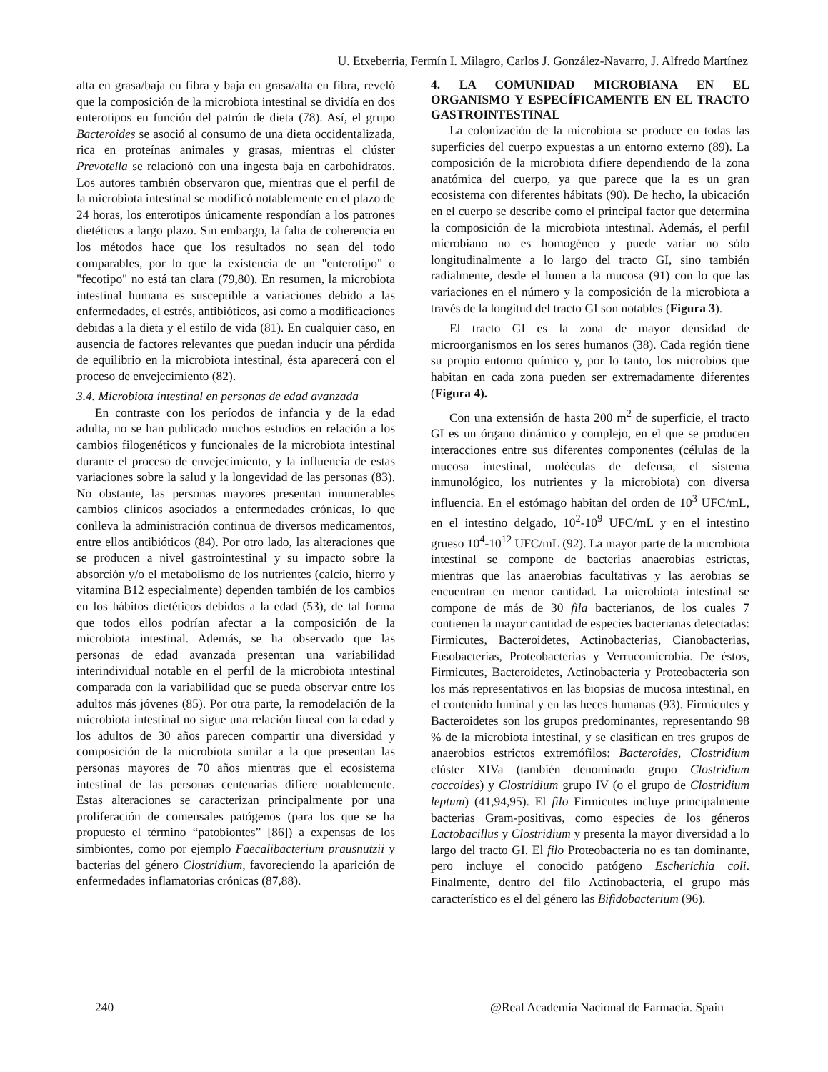U. Etxeberria, Fermín I. Milagro, Carlos J. González-Navarro, J. Alfredo Martínez
alta en grasa/baja en fibra y baja en grasa/alta en fibra, reveló que la composición de la microbiota intestinal se dividía en dos enterotipos en función del patrón de dieta (78). Así, el grupo Bacteroides se asoció al consumo de una dieta occidentalizada, rica en proteínas animales y grasas, mientras el clúster Prevotella se relacionó con una ingesta baja en carbohidratos. Los autores también observaron que, mientras que el perfil de la microbiota intestinal se modificó notablemente en el plazo de 24 horas, los enterotipos únicamente respondían a los patrones dietéticos a largo plazo. Sin embargo, la falta de coherencia en los métodos hace que los resultados no sean del todo comparables, por lo que la existencia de un "enterotipo" o "fecotipo" no está tan clara (79,80). En resumen, la microbiota intestinal humana es susceptible a variaciones debido a las enfermedades, el estrés, antibióticos, así como a modificaciones debidas a la dieta y el estilo de vida (81). En cualquier caso, en ausencia de factores relevantes que puedan inducir una pérdida de equilibrio en la microbiota intestinal, ésta aparecerá con el proceso de envejecimiento (82).
3.4. Microbiota intestinal en personas de edad avanzada
En contraste con los períodos de infancia y de la edad adulta, no se han publicado muchos estudios en relación a los cambios filogenéticos y funcionales de la microbiota intestinal durante el proceso de envejecimiento, y la influencia de estas variaciones sobre la salud y la longevidad de las personas (83). No obstante, las personas mayores presentan innumerables cambios clínicos asociados a enfermedades crónicas, lo que conlleva la administración continua de diversos medicamentos, entre ellos antibióticos (84). Por otro lado, las alteraciones que se producen a nivel gastrointestinal y su impacto sobre la absorción y/o el metabolismo de los nutrientes (calcio, hierro y vitamina B12 especialmente) dependen también de los cambios en los hábitos dietéticos debidos a la edad (53), de tal forma que todos ellos podrían afectar a la composición de la microbiota intestinal. Además, se ha observado que las personas de edad avanzada presentan una variabilidad interindividual notable en el perfil de la microbiota intestinal comparada con la variabilidad que se pueda observar entre los adultos más jóvenes (85). Por otra parte, la remodelación de la microbiota intestinal no sigue una relación lineal con la edad y los adultos de 30 años parecen compartir una diversidad y composición de la microbiota similar a la que presentan las personas mayores de 70 años mientras que el ecosistema intestinal de las personas centenarias difiere notablemente. Estas alteraciones se caracterizan principalmente por una proliferación de comensales patógenos (para los que se ha propuesto el término “patobiontes” [86]) a expensas de los simbiontes, como por ejemplo Faecalibacterium prausnutzii y bacterias del género Clostridium, favoreciendo la aparición de enfermedades inflamatorias crónicas (87,88).
4. LA COMUNIDAD MICROBIANA EN EL ORGANISMO Y ESPECÍFICAMENTE EN EL TRACTO GASTROINTESTINAL
La colonización de la microbiota se produce en todas las superficies del cuerpo expuestas a un entorno externo (89). La composición de la microbiota difiere dependiendo de la zona anatómica del cuerpo, ya que parece que la es un gran ecosistema con diferentes hábitats (90). De hecho, la ubicación en el cuerpo se describe como el principal factor que determina la composición de la microbiota intestinal. Además, el perfil microbiano no es homogéneo y puede variar no sólo longitudinalmente a lo largo del tracto GI, sino también radialmente, desde el lumen a la mucosa (91) con lo que las variaciones en el número y la composición de la microbiota a través de la longitud del tracto GI son notables (Figura 3).
El tracto GI es la zona de mayor densidad de microorganismos en los seres humanos (38). Cada región tiene su propio entorno químico y, por lo tanto, los microbios que habitan en cada zona pueden ser extremadamente diferentes (Figura 4).
Con una extensión de hasta 200 m<sup>2</sup> de superficie, el tracto GI es un órgano dinámico y complejo, en el que se producen interacciones entre sus diferentes componentes (células de la mucosa intestinal, moléculas de defensa, el sistema inmunológico, los nutrientes y la microbiota) con diversa influencia. En el estómago habitan del orden de 10<sup>3</sup> UFC/mL, en el intestino delgado, 10<sup>2</sup>-10<sup>9</sup> UFC/mL y en el intestino grueso 10<sup>4</sup>-10<sup>12</sup> UFC/mL (92). La mayor parte de la microbiota intestinal se compone de bacterias anaerobias estrictas, mientras que las anaerobias facultativas y las aerobias se encuentran en menor cantidad. La microbiota intestinal se compone de más de 30 fila bacterianos, de los cuales 7 contienen la mayor cantidad de especies bacterianas detectadas: Firmicutes, Bacteroidetes, Actinobacterias, Cianobacterias, Fusobacterias, Proteobacterias y Verrucomicrobia. De éstos, Firmicutes, Bacteroidetes, Actinobacteria y Proteobacteria son los más representativos en las biopsias de mucosa intestinal, en el contenido luminal y en las heces humanas (93). Firmicutes y Bacteroidetes son los grupos predominantes, representando 98 % de la microbiota intestinal, y se clasifican en tres grupos de anaerobios estrictos extremófilos: Bacteroides, Clostridium clúster XIVa (también denominado grupo Clostridium coccoides) y Clostridium grupo IV (o el grupo de Clostridium leptum) (41,94,95). El filo Firmicutes incluye principalmente bacterias Gram-positivas, como especies de los géneros Lactobacillus y Clostridium y presenta la mayor diversidad a lo largo del tracto GI. El filo Proteobacteria no es tan dominante, pero incluye el conocido patógeno Escherichia coli. Finalmente, dentro del filo Actinobacteria, el grupo más característico es el del género las Bifidobacterium (96).
240 @Real Academia Nacional de Farmacia. Spain